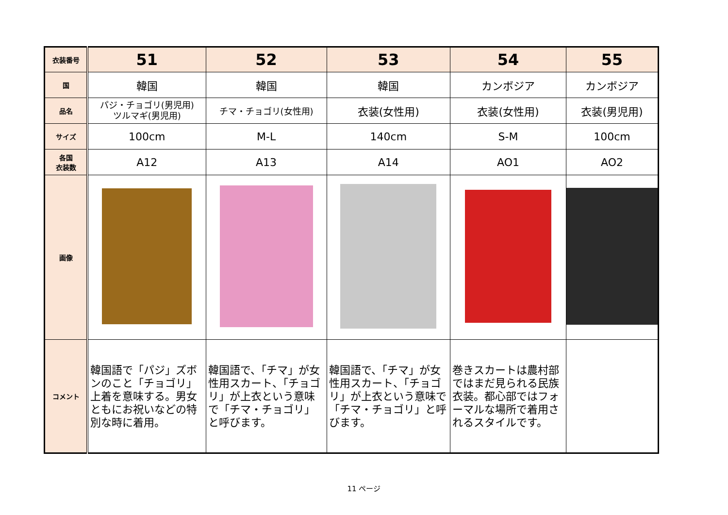| 衣装番号 | 51 | 52 | 53 | 54 | 55 |
| 国 | 韓国 | 韓国 | 韓国 | カンボジア | カンボジア |
| 品名 | パジ・チョゴリ(男児用) ツルマギ(男児用) | チマ・チョゴリ(女性用) | 衣装(女性用) | 衣装(女性用) | 衣装(男児用) |
| サイズ | 100cm | M-L | 140cm | S-M | 100cm |
| 各国 衣装数 | A12 | A13 | A14 | AO1 | AO2 |
| 画像 | | | | | |
| コメント | 韓国語で「パジ」ズボンのこと「チョゴリ」上着を意味する。男女ともにお祝いなどの特別な時に着用。 | 韓国語で、「チマ」が女性用スカート、「チョゴリ」が上衣という意味で「チマ・チョゴリ」と呼びます。 | 韓国語で、「チマ」が女性用スカート、「チョゴリ」が上衣という意味で「チマ・チョゴリ」と呼びます。 | 巻きスカートは農村部ではまだ見られる民族衣装。都心部ではフォーマルな場所で着用されるスタイルです。 | |
11 ページ